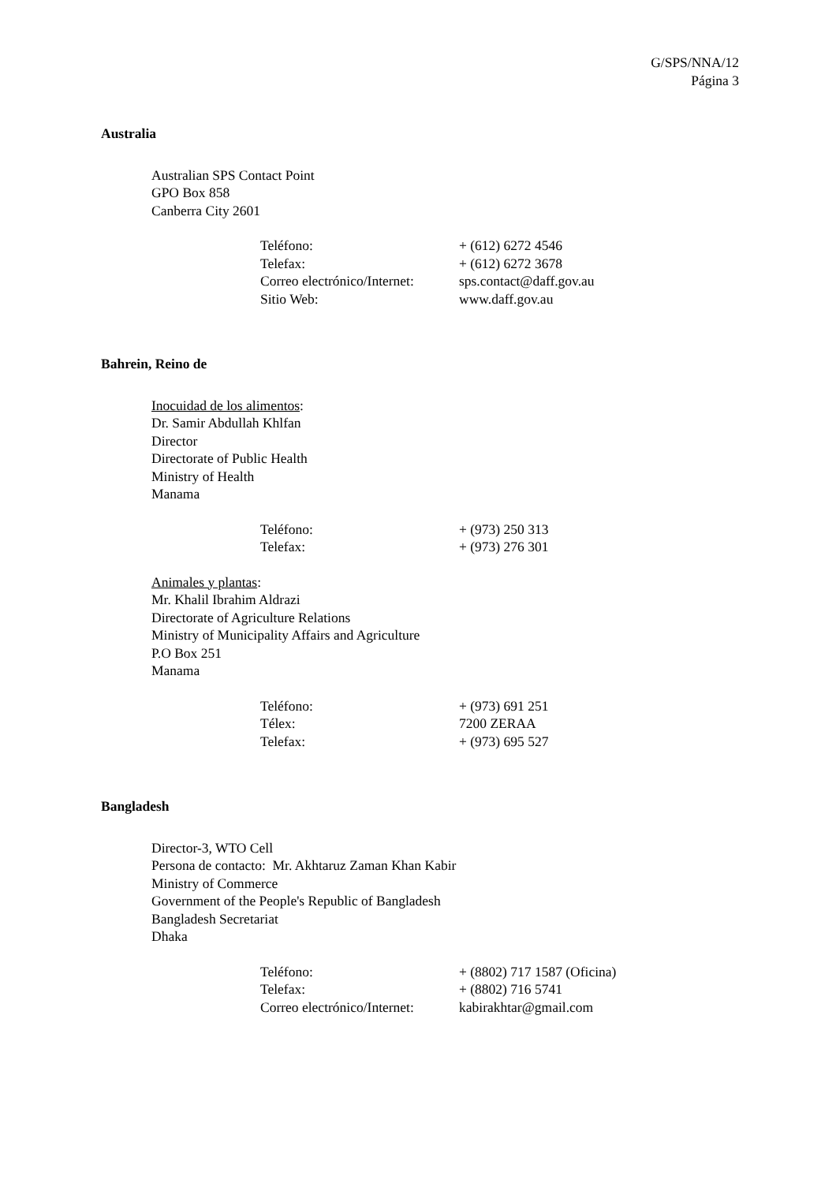G/SPS/NNA/12
Página 3
Australia
Australian SPS Contact Point
GPO Box 858
Canberra City 2601
| Teléfono: | + (612) 6272 4546 |
| Telefax: | + (612) 6272 3678 |
| Correo electrónico/Internet: | sps.contact@daff.gov.au |
| Sitio Web: | www.daff.gov.au |
Bahrein, Reino de
Inocuidad de los alimentos:
Dr. Samir Abdullah Khlfan
Director
Directorate of Public Health
Ministry of Health
Manama
| Teléfono: | + (973) 250 313 |
| Telefax: | + (973) 276 301 |
Animales y plantas:
Mr. Khalil Ibrahim Aldrazi
Directorate of Agriculture Relations
Ministry of Municipality Affairs and Agriculture
P.O Box 251
Manama
| Teléfono: | + (973) 691 251 |
| Télex: | 7200 ZERAA |
| Telefax: | + (973) 695 527 |
Bangladesh
Director-3, WTO Cell
Persona de contacto: Mr. Akhtaruz Zaman Khan Kabir
Ministry of Commerce
Government of the People's Republic of Bangladesh
Bangladesh Secretariat
Dhaka
| Teléfono: | + (8802) 717 1587 (Oficina) |
| Telefax: | + (8802) 716 5741 |
| Correo electrónico/Internet: | kabirakhtar@gmail.com |